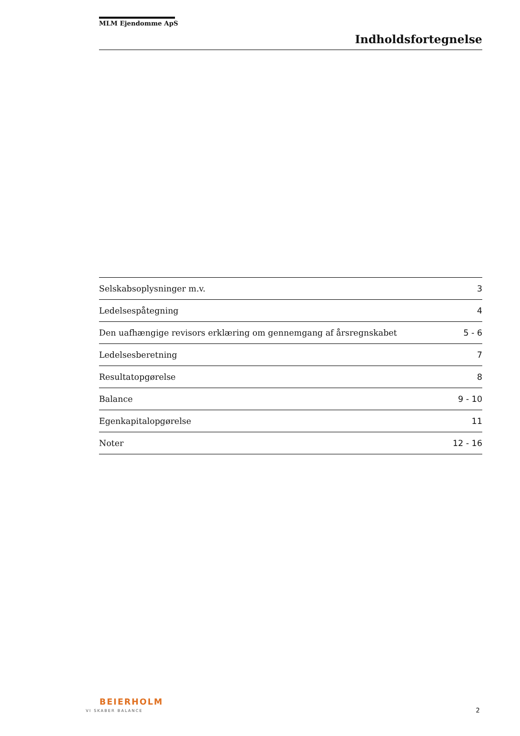MLM Ejendomme ApS
Indholdsfortegnelse
| Selskabsoplysninger m.v. | 3 |
| Ledelsespåtegning | 4 |
| Den uafhængige revisors erklæring om gennemgang af årsregnskabet | 5 - 6 |
| Ledelsesberetning | 7 |
| Resultatopgørelse | 8 |
| Balance | 9 - 10 |
| Egenkapitalopgørelse | 11 |
| Noter | 12 - 16 |
BEIERHOLM
VI SKABER BALANCE 2